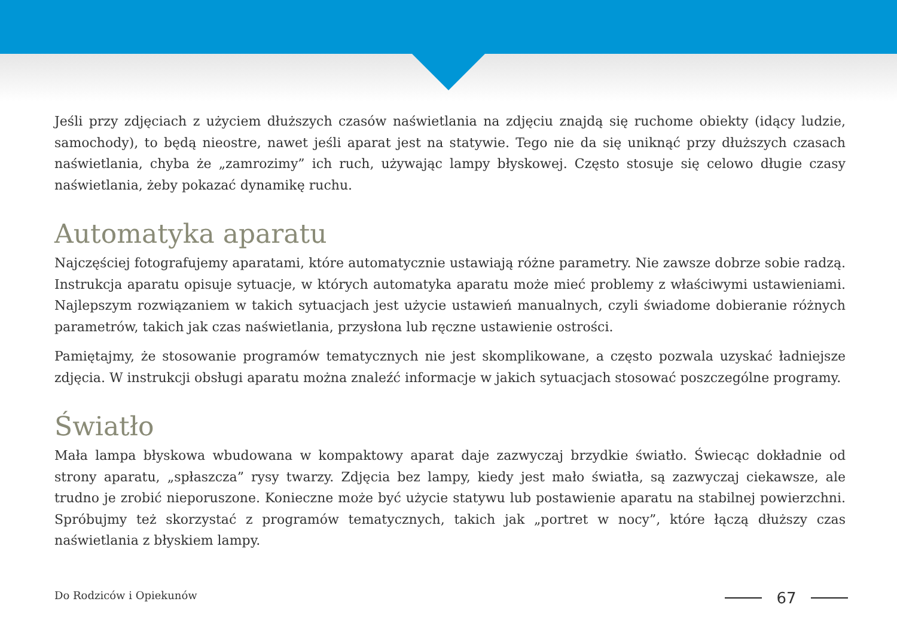Jeśli przy zdjęciach z użyciem dłuższych czasów naświetlania na zdjęciu znajdą się ruchome obiekty (idący ludzie, samochody), to będą nieostre, nawet jeśli aparat jest na statywie. Tego nie da się uniknąć przy dłuższych czasach naświetlania, chyba że „zamrozimy” ich ruch, używając lampy błyskowej. Często stosuje się celowo długie czasy naświetlania, żeby pokazać dynamikę ruchu.
Automatyka aparatu
Najczęściej fotografujemy aparatami, które automatycznie ustawiają różne parametry. Nie zawsze dobrze sobie radzą. Instrukcja aparatu opisuje sytuacje, w których automatyka aparatu może mieć problemy z właściwymi ustawieniami. Najlepszym rozwiązaniem w takich sytuacjach jest użycie ustawień manualnych, czyli świadome dobieranie różnych parametrów, takich jak czas naświetlania, przysłona lub ręczne ustawienie ostrości.
Pamiętajmy, że stosowanie programów tematycznych nie jest skomplikowane, a często pozwala uzyskać ładniejsze zdjęcia. W instrukcji obsługi aparatu można znaleźć informacje w jakich sytuacjach stosować poszczególne programy.
Światło
Mała lampa błyskowa wbudowana w kompaktowy aparat daje zazwyczaj brzydkie światło. Świecąc dokładnie od strony aparatu, „spłaszcza” rysy twarzy. Zdjęcia bez lampy, kiedy jest mało światła, są zazwyczaj ciekawsze, ale trudno je zrobić nieporuszone. Konieczne może być użycie statywu lub postawienie aparatu na stabilnej powierzchni. Spróbujmy też skorzystać z programów tematycznych, takich jak „portret w nocy”, które łączą dłuższy czas naświetlania z błyskiem lampy.
Do Rodziców i Opiekunów 67